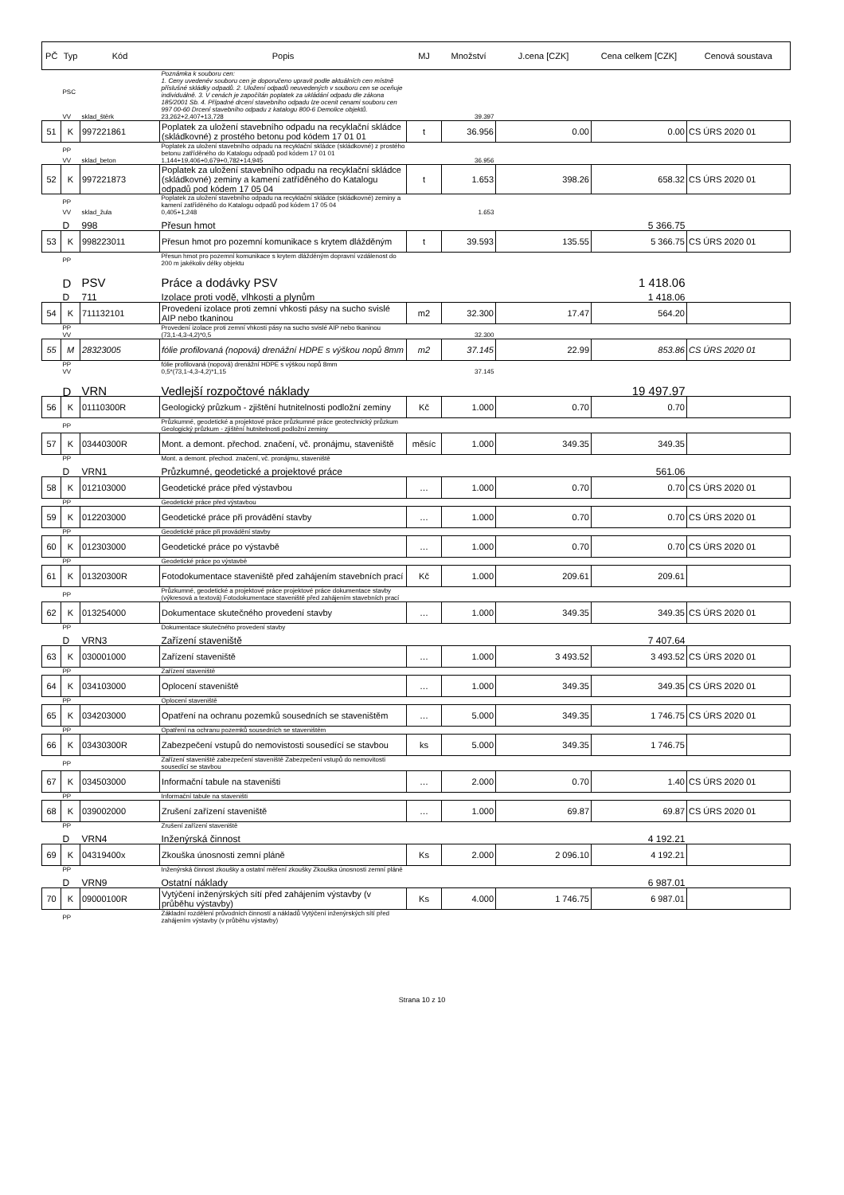| PČ | Typ | Kód | Popis | MJ | Množství | J.cena [CZK] | Cena celkem [CZK] | Cenová soustava |
| --- | --- | --- | --- | --- | --- | --- | --- | --- |
| | PSC | | Poznámka k souboru cen: 1. Ceny uvedenév souboru cen je doporučeno upravit podle aktuálních cen místně příslušné skládky odpadů. 2. Uložení odpadů neuvedených v souboru cen se oceňuje individuálně. 3. V cenách je započítán poplatek za ukládání odpadu dle zákona 185/2001 Sb. 4. Případné drcení stavebního odpadu lze ocenit cenami souboru cen 997 00-60 Drcení stavebního odpadu z katalogu 800-6 Demolice objektů. | | | | | |
| | VV | sklad_štěrk | 23,262+2,407+13,728 | | 39.397 | | | |
| 51 | K | 997221861 | Poplatek za uložení stavebního odpadu na recyklační skládce (skládkovné) z prostého betonu pod kódem 17 01 01 | t | 36.956 | 0.00 | 0.00 | CS ÚRS 2020 01 |
| | PP | | Poplatek za uložení stavebního odpadu na recyklační skládce (skládkovné) z prostého betonu zatříděného do Katalogu odpadů pod kódem 17 01 01 | | | | | |
| | VV | sklad_beton | 1,144+19,406+0,679+0,782+14,945 | | 36.956 | | | |
| 52 | K | 997221873 | Poplatek za uložení stavebního odpadu na recyklační skládce (skládkovné) zeminy a kamení zatříděného do Katalogu odpadů pod kódem 17 05 04 | t | 1.653 | 398.26 | 658.32 | CS ÚRS 2020 01 |
| | PP | | Poplatek za uložení stavebního odpadu na recyklační skládce (skládkovné) zeminy a kamení zatříděného do Katalogu odpadů pod kódem 17 05 04 | | | | | |
| | VV | sklad_žula | 0,405+1,248 | | 1.653 | | | |
| | D | 998 | Přesun hmot | | | | 5 366.75 | |
| 53 | K | 998223011 | Přesun hmot pro pozemní komunikace s krytem dlážděným | t | 39.593 | 135.55 | 5 366.75 | CS ÚRS 2020 01 |
| | PP | | Přesun hmot pro pozemní komunikace s krytem dlážděným dopravní vzdálenost do 200 m jakékoliv délky objektu | | | | | |
| | D | PSV | Práce a dodávky PSV | | | | 1 418.06 | |
| | D | 711 | Izolace proti vodě, vlhkosti a plynům | | | | 1 418.06 | |
| 54 | K | 711132101 | Provedení izolace proti zemní vhkosti pásy na sucho svislé AIP nebo tkaninou | m2 | 32.300 | 17.47 | 564.20 | |
| | PP | | Provedení izolace proti zemní vhkosti pásy na sucho svislé AIP nebo tkaninou | | | | | |
| | VV | | (73,1-4,3-4,2)*0,5 | | 32.300 | | | |
| 55 | M | 28323005 | fólie profilovaná (nopová) drenážní HDPE s výškou nopů 8mm | m2 | 37.145 | 22.99 | 853.86 | CS ÚRS 2020 01 |
| | PP | | fólie profilovaná (nopová) drenážní HDPE s výškou nopů 8mm | | | | | |
| | VV | | 0,5*(73,1-4,3-4,2)*1,15 | | 37.145 | | | |
| | D | VRN | Vedlejší rozpočtové náklady | | | | 19 497.97 | |
| 56 | K | 01110300R | Geologický průzkum - zjištění hutnitelnosti podložní zeminy | Kč | 1.000 | 0.70 | 0.70 | |
| | PP | | Průzkumné, geodetické a projektové práce průzkumné práce geotechnický průzkum Geologický průzkum - zjištění hutnitelnosti podložní zeminy | | | | | |
| 57 | K | 03440300R | Mont. a demont. přechod. značení, vč. pronájmu, staveniště | měsíc | 1.000 | 349.35 | 349.35 | |
| | PP | | Mont. a demont. přechod. značení, vč. pronájmu, staveniště | | | | | |
| | D | VRN1 | Průzkumné, geodetické a projektové práce | | | | 561.06 | |
| 58 | K | 012103000 | Geodetické práce před výstavbou | … | 1.000 | 0.70 | 0.70 | CS ÚRS 2020 01 |
| | PP | | Geodetické práce před výstavbou | | | | | |
| 59 | K | 012203000 | Geodetické práce při provádění stavby | … | 1.000 | 0.70 | 0.70 | CS ÚRS 2020 01 |
| | PP | | Geodetické práce při provádění stavby | | | | | |
| 60 | K | 012303000 | Geodetické práce po výstavbě | … | 1.000 | 0.70 | 0.70 | CS ÚRS 2020 01 |
| | PP | | Geodetické práce po výstavbě | | | | | |
| 61 | K | 01320300R | Fotodokumentace staveniště před zahájením stavebních prací | Kč | 1.000 | 209.61 | 209.61 | |
| | PP | | Průzkumné, geodetické a projektové práce projektové práce dokumentace stavby (výkresová a textová) Fotodokumentace staveniště před zahájením stavebních prací | | | | | |
| 62 | K | 013254000 | Dokumentace skutečného provedení stavby | … | 1.000 | 349.35 | 349.35 | CS ÚRS 2020 01 |
| | PP | | Dokumentace skutečného provedení stavby | | | | | |
| | D | VRN3 | Zařízení staveniště | | | | 7 407.64 | |
| 63 | K | 030001000 | Zařízení staveniště | … | 1.000 | 3 493.52 | 3 493.52 | CS ÚRS 2020 01 |
| | PP | | Zařízení staveniště | | | | | |
| 64 | K | 034103000 | Oplocení staveniště | … | 1.000 | 349.35 | 349.35 | CS ÚRS 2020 01 |
| | PP | | Oplocení staveniště | | | | | |
| 65 | K | 034203000 | Opatření na ochranu pozemků sousedních se staveništěm | … | 5.000 | 349.35 | 1 746.75 | CS ÚRS 2020 01 |
| | PP | | Opatření na ochranu pozemků sousedních se staveništěm | | | | | |
| 66 | K | 03430300R | Zabezpečení vstupů do nemovistosti sousedící se stavbou | ks | 5.000 | 349.35 | 1 746.75 | |
| | PP | | Zařízení staveniště zabezpečení staveniště Zabezpečení vstupů do nemovitosti sousedící se stavbou | | | | | |
| 67 | K | 034503000 | Informační tabule na staveništi | … | 2.000 | 0.70 | 1.40 | CS ÚRS 2020 01 |
| | PP | | Informační tabule na staveništi | | | | | |
| 68 | K | 039002000 | Zrušení zařízení staveniště | … | 1.000 | 69.87 | 69.87 | CS ÚRS 2020 01 |
| | PP | | Zrušení zařízení staveniště | | | | | |
| | D | VRN4 | Inženýrská činnost | | | | 4 192.21 | |
| 69 | K | 04319400x | Zkouška únosnosti zemní pláně | Ks | 2.000 | 2 096.10 | 4 192.21 | |
| | PP | | Inženýrská činnost zkoušky a ostatní měření zkoušky Zkouška únosnosti zemní pláně | | | | | |
| | D | VRN9 | Ostatní náklady | | | | 6 987.01 | |
| 70 | K | 09000100R | Vytýčení inženýrských sítí před zahájením výstavby (v průběhu výstavby) | Ks | 4.000 | 1 746.75 | 6 987.01 | |
| | PP | | Základní rozdělení průvodních činností a nákladů Vytýčení inženýrských sítí před zahájením výstavby (v průběhu výstavby) | | | | | |
Strana 10 z 10